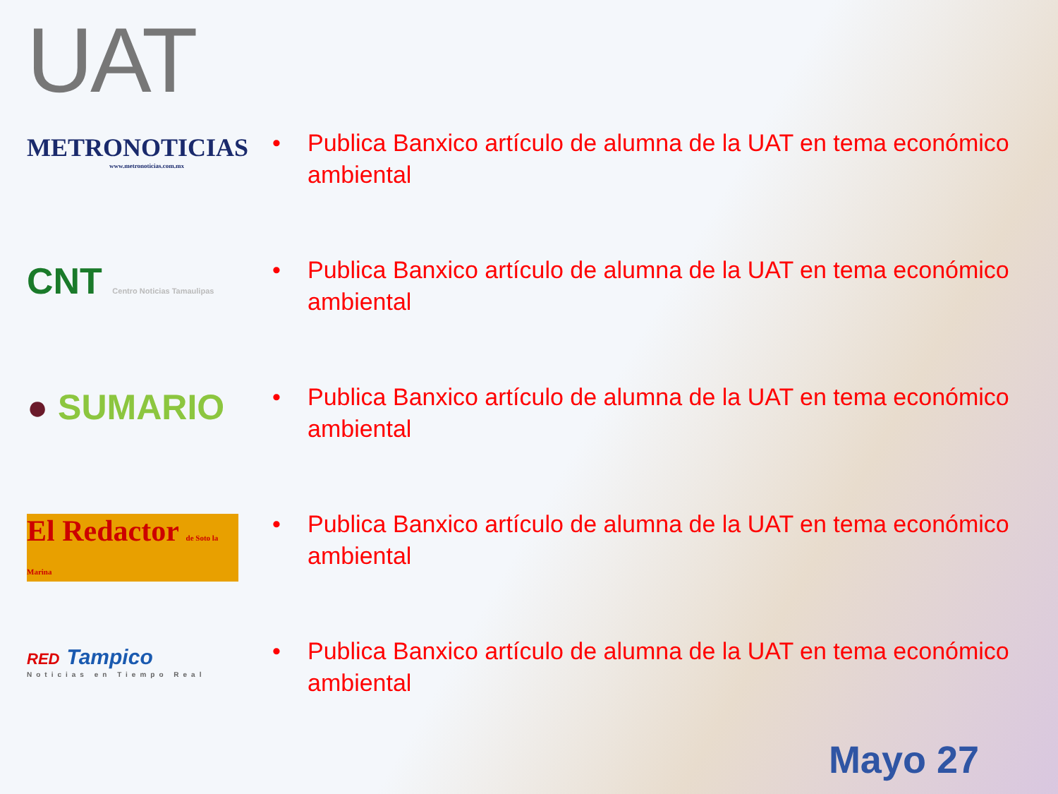UAT
METRONOTICIAS
www.metronoticias.com.mx
• Publica Banxico artículo de alumna de la UAT en tema económico ambiental
CNT Centro Noticias Tamaulipas
• Publica Banxico artículo de alumna de la UAT en tema económico ambiental
● SUMARIO
• Publica Banxico artículo de alumna de la UAT en tema económico ambiental
El Redactor de Soto la Marina
• Publica Banxico artículo de alumna de la UAT en tema económico ambiental
RED Tampico
Noticias en Tiempo Real
• Publica Banxico artículo de alumna de la UAT en tema económico ambiental
Mayo 27